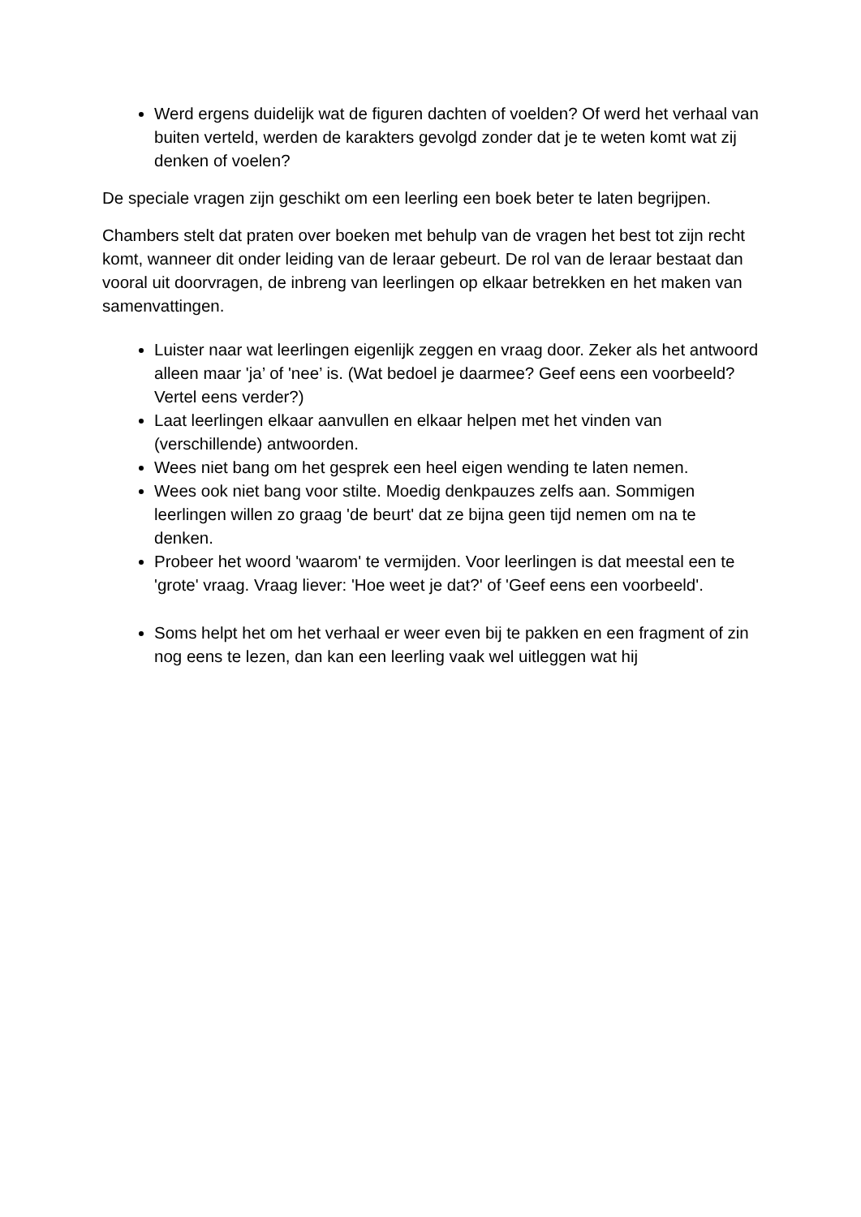Werd ergens duidelijk wat de figuren dachten of voelden? Of werd het verhaal van buiten verteld, werden de karakters gevolgd zonder dat je te weten komt wat zij denken of voelen?
De speciale vragen zijn geschikt om een leerling een boek beter te laten begrijpen.
Chambers stelt dat praten over boeken met behulp van de vragen het best tot zijn recht komt, wanneer dit onder leiding van de leraar gebeurt. De rol van de leraar bestaat dan vooral uit doorvragen, de inbreng van leerlingen op elkaar betrekken en het maken van samenvattingen.
Luister naar wat leerlingen eigenlijk zeggen en vraag door. Zeker als het antwoord alleen maar 'ja’ of 'nee’ is. (Wat bedoel je daarmee? Geef eens een voorbeeld? Vertel eens verder?)
Laat leerlingen elkaar aanvullen en elkaar helpen met het vinden van (verschillende) antwoorden.
Wees niet bang om het gesprek een heel eigen wending te laten nemen.
Wees ook niet bang voor stilte. Moedig denkpauzes zelfs aan. Sommigen leerlingen willen zo graag 'de beurt' dat ze bijna geen tijd nemen om na te denken.
Probeer het woord 'waarom' te vermijden. Voor leerlingen is dat meestal een te 'grote' vraag. Vraag liever: 'Hoe weet je dat?' of 'Geef eens een voorbeeld'.
Soms helpt het om het verhaal er weer even bij te pakken en een fragment of zin nog eens te lezen, dan kan een leerling vaak wel uitleggen wat hij